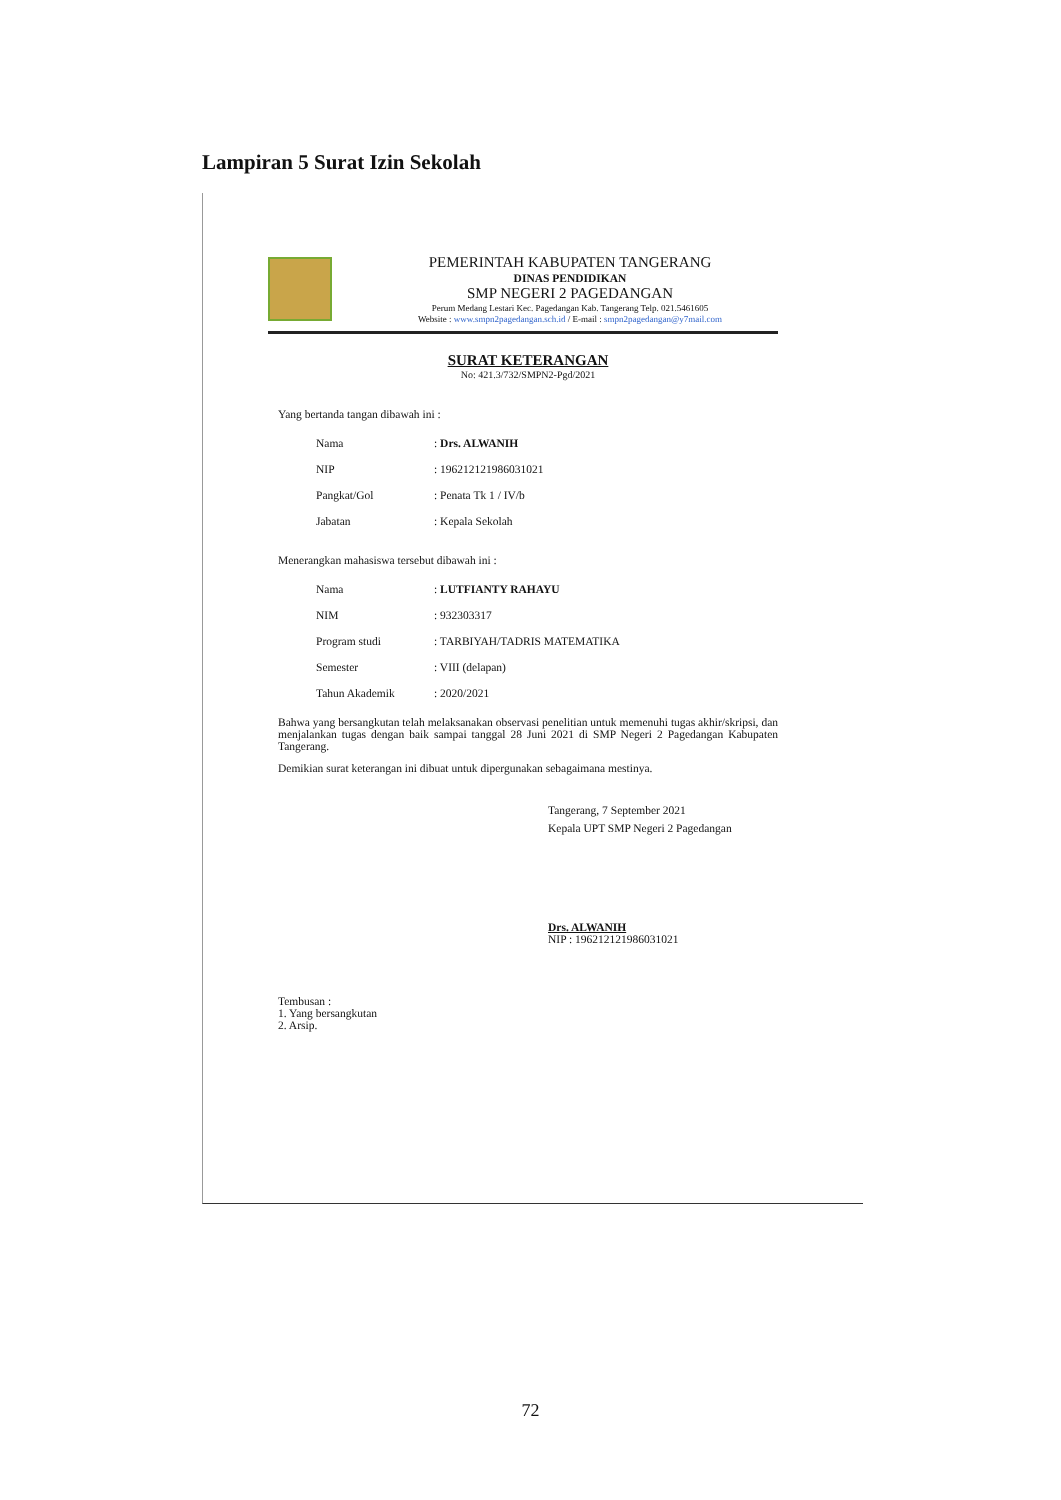Lampiran 5 Surat Izin Sekolah
PEMERINTAH KABUPATEN TANGERANG
DINAS PENDIDIKAN
SMP NEGERI 2 PAGEDANGAN
Perum Medang Lestari Kec. Pagedangan Kab. Tangerang Telp. 021.5461605
Website : www.smpn2pagedangan.sch.id / E-mail : smpn2pagedangan@y7mail.com
SURAT KETERANGAN
No: 421.3/732/SMPN2-Pgd/2021
Yang bertanda tangan dibawah ini :
| Nama | : Drs. ALWANIH |
| NIP | : 196212121986031021 |
| Pangkat/Gol | : Penata Tk 1 / IV/b |
| Jabatan | : Kepala Sekolah |
Menerangkan mahasiswa tersebut dibawah ini :
| Nama | : LUTFIANTY RAHAYU |
| NIM | : 932303317 |
| Program studi | : TARBIYAH/TADRIS MATEMATIKA |
| Semester | : VIII (delapan) |
| Tahun Akademik | : 2020/2021 |
Bahwa yang bersangkutan telah melaksanakan observasi penelitian untuk memenuhi tugas akhir/skripsi, dan menjalankan tugas dengan baik sampai tanggal 28 Juni 2021 di SMP Negeri 2 Pagedangan Kabupaten Tangerang.
Demikian surat keterangan ini dibuat untuk dipergunakan sebagaimana mestinya.
Tangerang, 7 September 2021
Kepala UPT SMP Negeri 2 Pagedangan
Drs. ALWANIH
NIP : 196212121986031021
Tembusan :
1. Yang bersangkutan
2. Arsip.
72